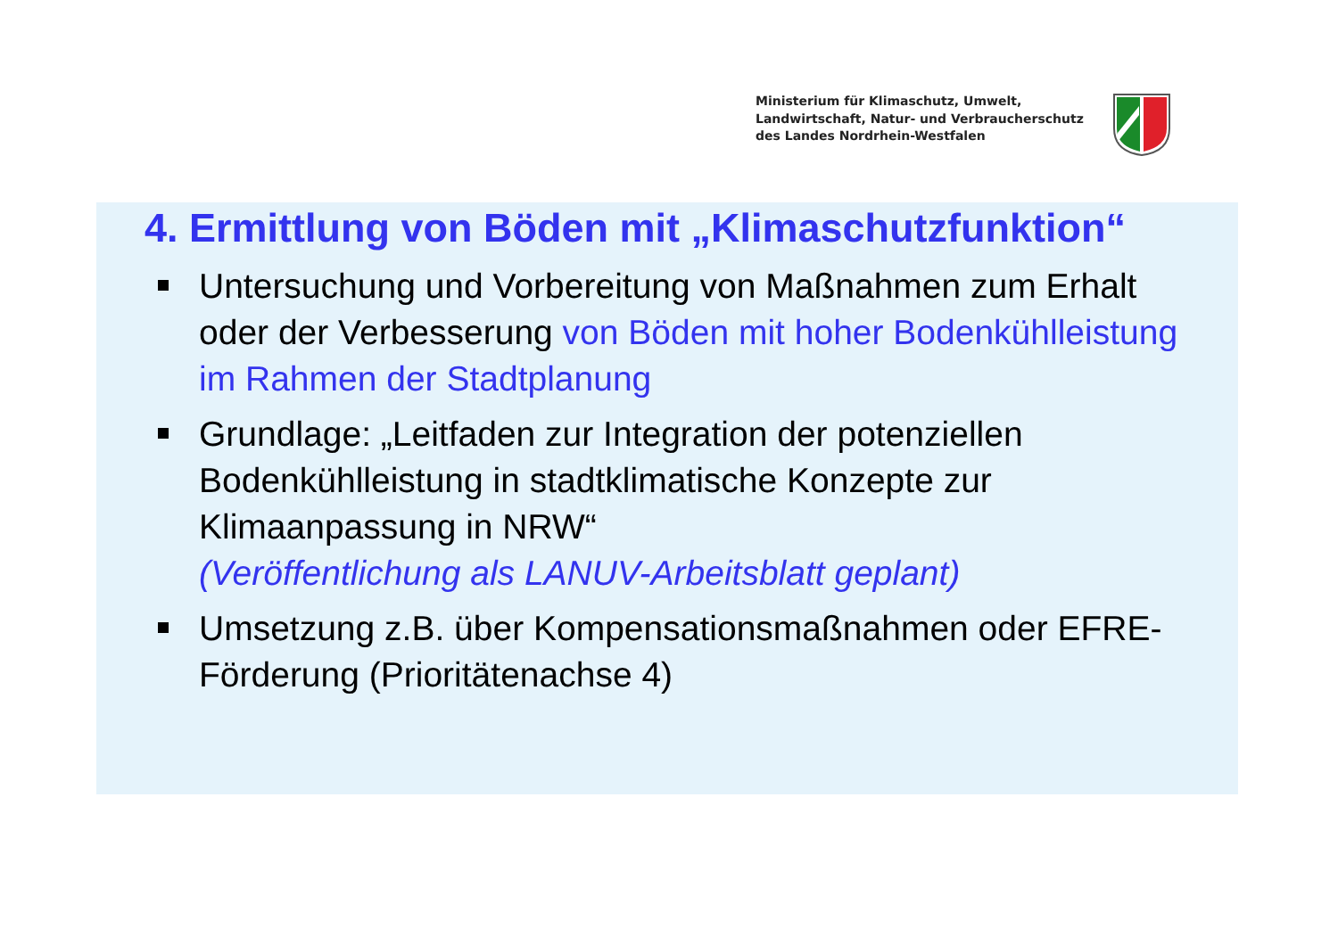Ministerium für Klimaschutz, Umwelt,
Landwirtschaft, Natur- und Verbraucherschutz
des Landes Nordrhein-Westfalen
4. Ermittlung von Böden mit „Klimaschutzfunktion“
Untersuchung und Vorbereitung von Maßnahmen zum Erhalt oder der Verbesserung von Böden mit hoher Bodenkühlleistung im Rahmen der Stadtplanung
Grundlage: „Leitfaden zur Integration der potenziellen Bodenkühlleistung in stadtklimatische Konzepte zur Klimaanpassung in NRW“
(Veröffentlichung als LANUV-Arbeitsblatt geplant)
Umsetzung z.B. über Kompensationsmaßnahmen oder EFRE-Förderung (Prioritätenachse 4)